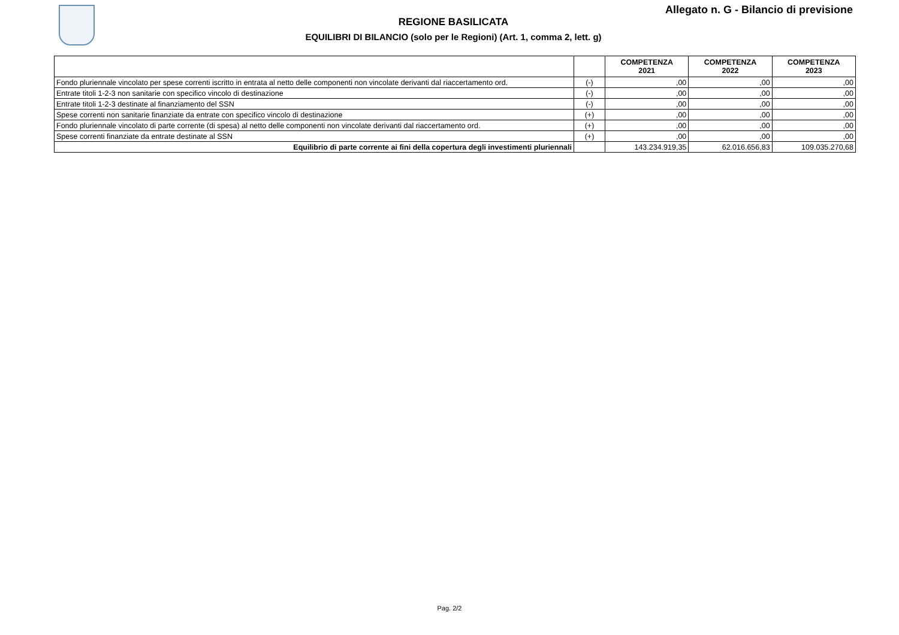Allegato n. G - Bilancio di previsione
REGIONE BASILICATA
EQUILIBRI DI BILANCIO (solo per le Regioni) (Art. 1, comma 2, lett. g)
| | | COMPETENZA 2021 | COMPETENZA 2022 | COMPETENZA 2023 |
| --- | --- | --- | --- | --- |
| Fondo pluriennale vincolato per spese correnti iscritto in entrata al netto delle componenti non vincolate derivanti dal riaccertamento ord. | (-) | ,00 | ,00 | ,00 |
| Entrate titoli 1-2-3 non sanitarie con specifico vincolo di destinazione | (-) | ,00 | ,00 | ,00 |
| Entrate titoli 1-2-3 destinate al finanziamento del SSN | (-) | ,00 | ,00 | ,00 |
| Spese correnti non sanitarie finanziate da entrate con specifico vincolo di destinazione | (+) | ,00 | ,00 | ,00 |
| Fondo pluriennale vincolato di parte corrente (di spesa) al netto delle componenti non vincolate derivanti dal riaccertamento ord. | (+) | ,00 | ,00 | ,00 |
| Spese correnti finanziate da entrate destinate al SSN | (+) | ,00 | ,00 | ,00 |
| Equilibrio di parte corrente ai fini della copertura degli investimenti pluriennali | | 143.234.919,35 | 62.016.656,83 | 109.035.270,68 |
Pag. 2/2